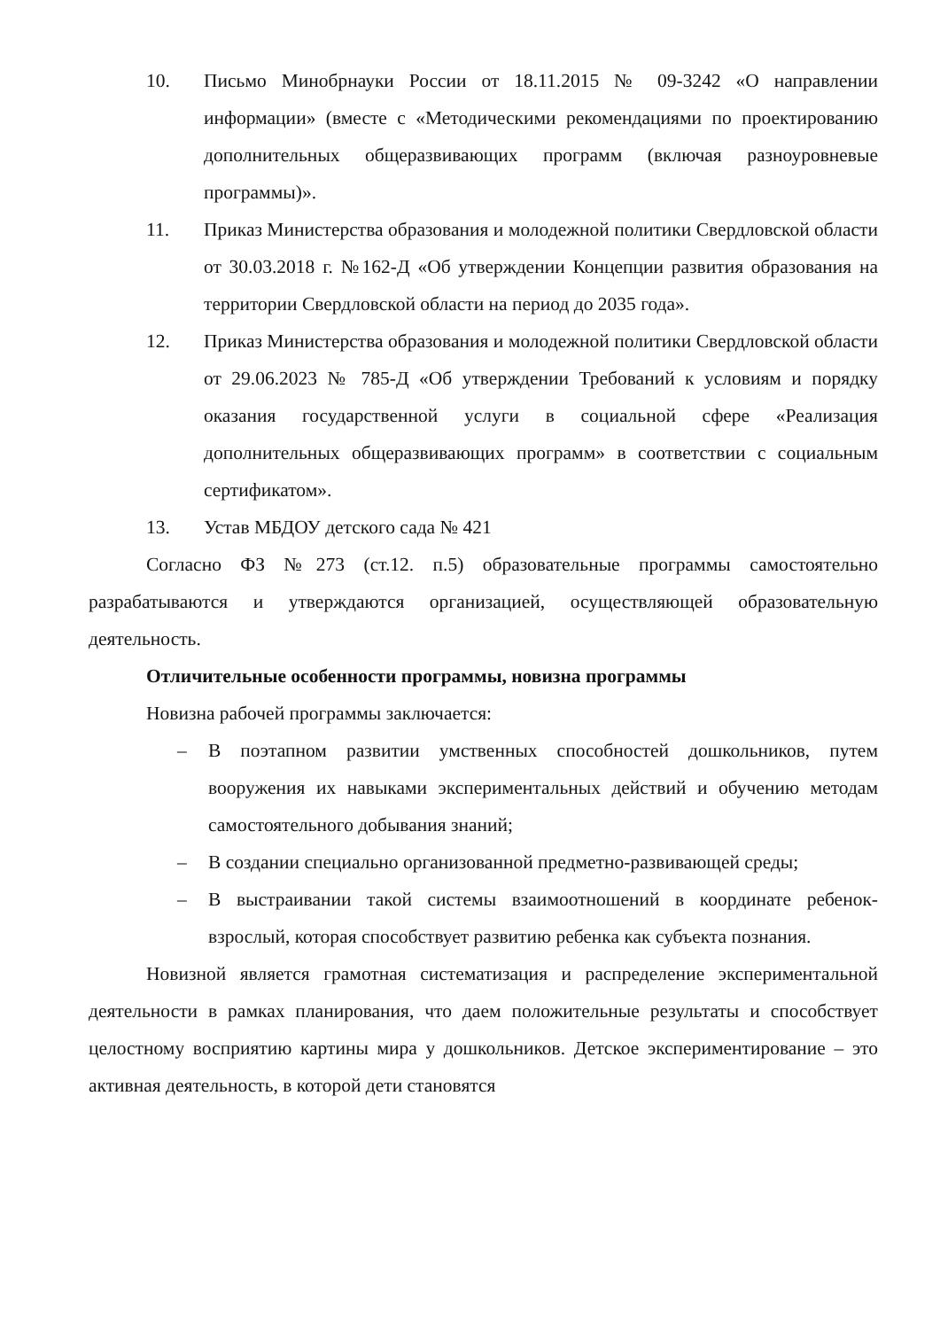10. Письмо Минобрнауки России от 18.11.2015 № 09-3242 «О направлении информации» (вместе с «Методическими рекомендациями по проектированию дополнительных общеразвивающих программ (включая разноуровневые программы)».
11. Приказ Министерства образования и молодежной политики Свердловской области от 30.03.2018 г. №162-Д «Об утверждении Концепции развития образования на территории Свердловской области на период до 2035 года».
12. Приказ Министерства образования и молодежной политики Свердловской области от 29.06.2023 № 785-Д «Об утверждении Требований к условиям и порядку оказания государственной услуги в социальной сфере «Реализация дополнительных общеразвивающих программ» в соответствии с социальным сертификатом».
13. Устав МБДОУ детского сада № 421
Согласно ФЗ №273 (ст.12. п.5) образовательные программы самостоятельно разрабатываются и утверждаются организацией, осуществляющей образовательную деятельность.
Отличительные особенности программы, новизна программы
Новизна рабочей программы заключается:
– В поэтапном развитии умственных способностей дошкольников, путем вооружения их навыками экспериментальных действий и обучению методам самостоятельного добывания знаний;
– В создании специально организованной предметно-развивающей среды;
– В выстраивании такой системы взаимоотношений в координате ребенок-взрослый, которая способствует развитию ребенка как субъекта познания.
Новизной является грамотная систематизация и распределение экспериментальной деятельности в рамках планирования, что даем положительные результаты и способствует целостному восприятию картины мира у дошкольников. Детское экспериментирование – это активная деятельность, в которой дети становятся